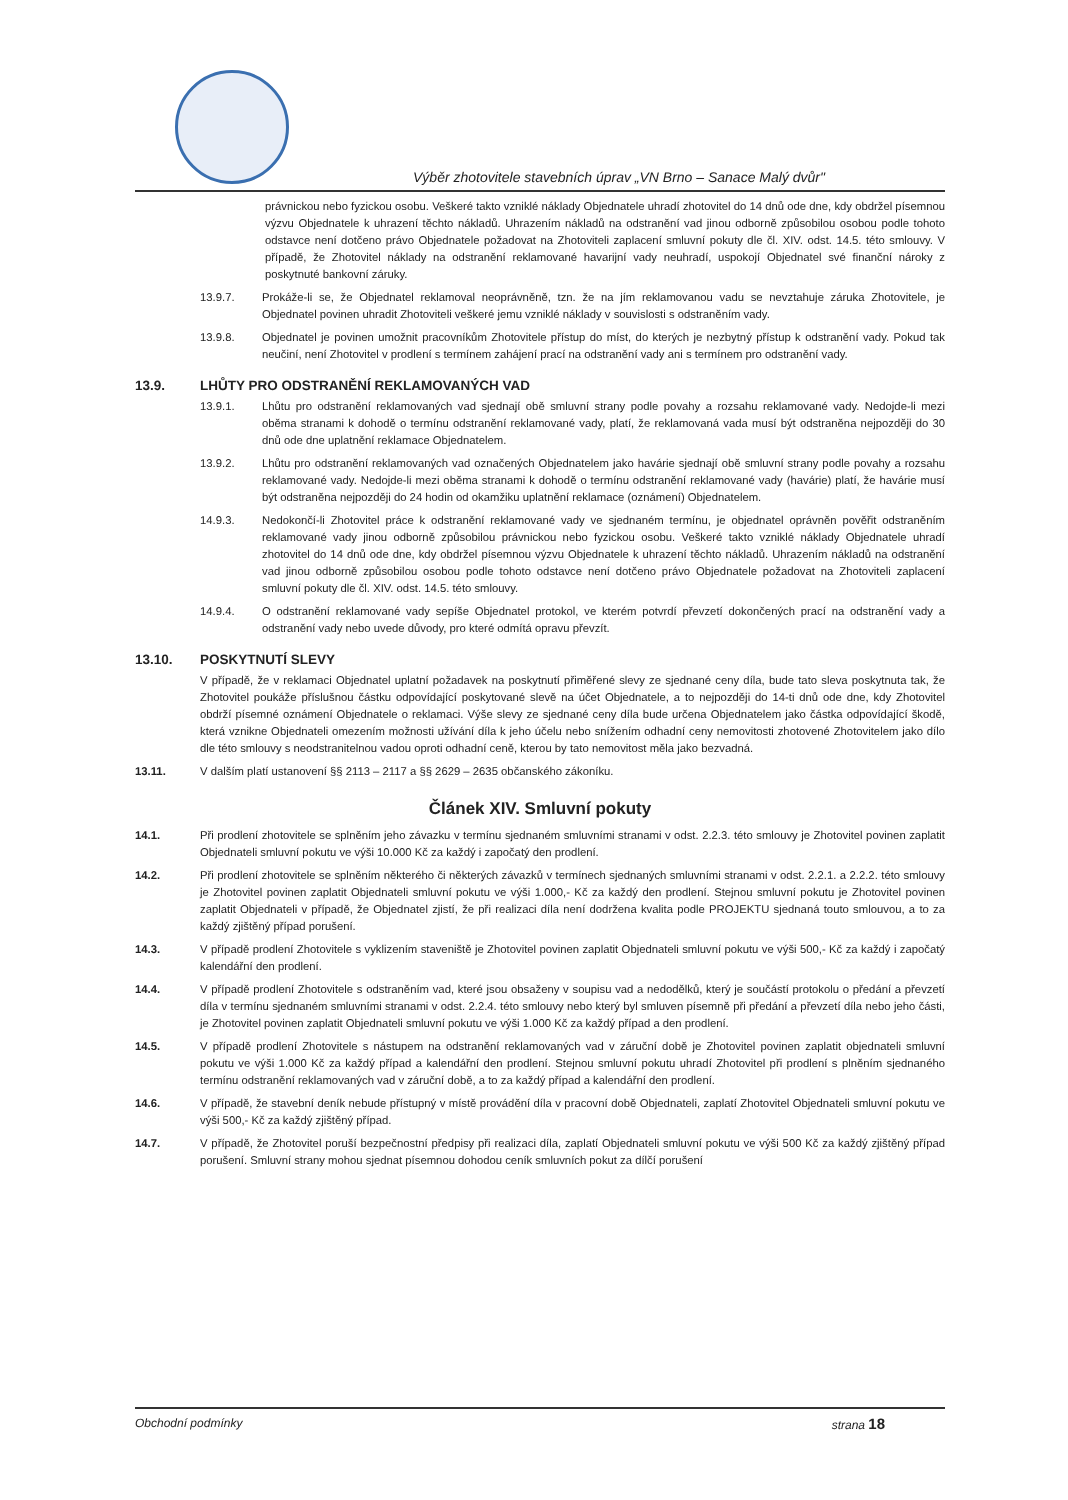Výběr zhotovitele stavebních úprav „VN Brno – Sanace Malý dvůr"
právnickou nebo fyzickou osobu. Veškeré takto vzniklé náklady Objednatele uhradí zhotovitel do 14 dnů ode dne, kdy obdržel písemnou výzvu Objednatele k uhrazení těchto nákladů. Uhrazením nákladů na odstranění vad jinou odborně způsobilou osobou podle tohoto odstavce není dotčeno právo Objednatele požadovat na Zhotoviteli zaplacení smluvní pokuty dle čl. XIV. odst. 14.5. této smlouvy. V případě, že Zhotovitel náklady na odstranění reklamované havarijní vady neuhradí, uspokojí Objednatel své finanční nároky z poskytnuté bankovní záruky.
13.9.7. Prokáže-li se, že Objednatel reklamoval neoprávněně, tzn. že na jím reklamovanou vadu se nevztahuje záruka Zhotovitele, je Objednatel povinen uhradit Zhotoviteli veškeré jemu vzniklé náklady v souvislosti s odstraněním vady.
13.9.8. Objednatel je povinen umožnit pracovníkům Zhotovitele přístup do míst, do kterých je nezbytný přístup k odstranění vady. Pokud tak neučiní, není Zhotovitel v prodlení s termínem zahájení prací na odstranění vady ani s termínem pro odstranění vady.
13.9. LHŮTY PRO ODSTRANĚNÍ REKLAMOVANÝCH VAD
13.9.1. Lhůtu pro odstranění reklamovaných vad sjednají obě smluvní strany podle povahy a rozsahu reklamované vady. Nedojde-li mezi oběma stranami k dohodě o termínu odstranění reklamované vady, platí, že reklamovaná vada musí být odstraněna nejpozději do 30 dnů ode dne uplatnění reklamace Objednatelem.
13.9.2. Lhůtu pro odstranění reklamovaných vad označených Objednatelem jako havárie sjednají obě smluvní strany podle povahy a rozsahu reklamované vady. Nedojde-li mezi oběma stranami k dohodě o termínu odstranění reklamované vady (havárie) platí, že havárie musí být odstraněna nejpozději do 24 hodin od okamžiku uplatnění reklamace (oznámení) Objednatelem.
14.9.3. Nedokončí-li Zhotovitel práce k odstranění reklamované vady ve sjednaném termínu, je objednatel oprávněn pověřit odstraněním reklamované vady jinou odborně způsobilou právnickou nebo fyzickou osobu. Veškeré takto vzniklé náklady Objednatele uhradí zhotovitel do 14 dnů ode dne, kdy obdržel písemnou výzvu Objednatele k uhrazení těchto nákladů. Uhrazením nákladů na odstranění vad jinou odborně způsobilou osobou podle tohoto odstavce není dotčeno právo Objednatele požadovat na Zhotoviteli zaplacení smluvní pokuty dle čl. XIV. odst. 14.5. této smlouvy.
14.9.4. O odstranění reklamované vady sepíše Objednatel protokol, ve kterém potvrdí převzetí dokončených prací na odstranění vady a odstranění vady nebo uvede důvody, pro které odmítá opravu převzít.
13.10. POSKYTNUTÍ SLEVY
V případě, že v reklamaci Objednatel uplatní požadavek na poskytnutí přiměřené slevy ze sjednané ceny díla, bude tato sleva poskytnuta tak, že Zhotovitel poukáže příslušnou částku odpovídající poskytované slevě na účet Objednatele, a to nejpozději do 14-ti dnů ode dne, kdy Zhotovitel obdrží písemné oznámení Objednatele o reklamaci. Výše slevy ze sjednané ceny díla bude určena Objednatelem jako částka odpovídající škodě, která vznikne Objednateli omezením možnosti užívání díla k jeho účelu nebo snížením odhadní ceny nemovitosti zhotovené Zhotovitelem jako dílo dle této smlouvy s neodstranitelnou vadou oproti odhadní ceně, kterou by tato nemovitost měla jako bezvadná.
13.11. V dalším platí ustanovení §§ 2113 – 2117 a §§ 2629 – 2635 občanského zákoníku.
Článek XIV. Smluvní pokuty
14.1. Při prodlení zhotovitele se splněním jeho závazku v termínu sjednaném smluvními stranami v odst. 2.2.3. této smlouvy je Zhotovitel povinen zaplatit Objednateli smluvní pokutu ve výši 10.000 Kč za každý i započatý den prodlení.
14.2. Při prodlení zhotovitele se splněním některého či některých závazků v termínech sjednaných smluvními stranami v odst. 2.2.1. a 2.2.2. této smlouvy je Zhotovitel povinen zaplatit Objednateli smluvní pokutu ve výši 1.000,- Kč za každý den prodlení. Stejnou smluvní pokutu je Zhotovitel povinen zaplatit Objednateli v případě, že Objednatel zjistí, že při realizaci díla není dodržena kvalita podle PROJEKTU sjednaná touto smlouvou, a to za každý zjištěný případ porušení.
14.3. V případě prodlení Zhotovitele s vyklizením staveniště je Zhotovitel povinen zaplatit Objednateli smluvní pokutu ve výši 500,- Kč za každý i započatý kalendářní den prodlení.
14.4. V případě prodlení Zhotovitele s odstraněním vad, které jsou obsaženy v soupisu vad a nedodělků, který je součástí protokolu o předání a převzetí díla v termínu sjednaném smluvními stranami v odst. 2.2.4. této smlouvy nebo který byl smluven písemně při předání a převzetí díla nebo jeho části, je Zhotovitel povinen zaplatit Objednateli smluvní pokutu ve výši 1.000 Kč za každý případ a den prodlení.
14.5. V případě prodlení Zhotovitele s nástupem na odstranění reklamovaných vad v záruční době je Zhotovitel povinen zaplatit objednateli smluvní pokutu ve výši 1.000 Kč za každý případ a kalendářní den prodlení. Stejnou smluvní pokutu uhradí Zhotovitel při prodlení s plněním sjednaného termínu odstranění reklamovaných vad v záruční době, a to za každý případ a kalendářní den prodlení.
14.6. V případě, že stavební deník nebude přístupný v místě provádění díla v pracovní době Objednateli, zaplatí Zhotovitel Objednateli smluvní pokutu ve výši 500,- Kč za každý zjištěný případ.
14.7. V případě, že Zhotovitel poruší bezpečnostní předpisy při realizaci díla, zaplatí Objednateli smluvní pokutu ve výši 500 Kč za každý zjištěný případ porušení. Smluvní strany mohou sjednat písemnou dohodou ceník smluvních pokut za dílčí porušení
Obchodní podmínky strana 18